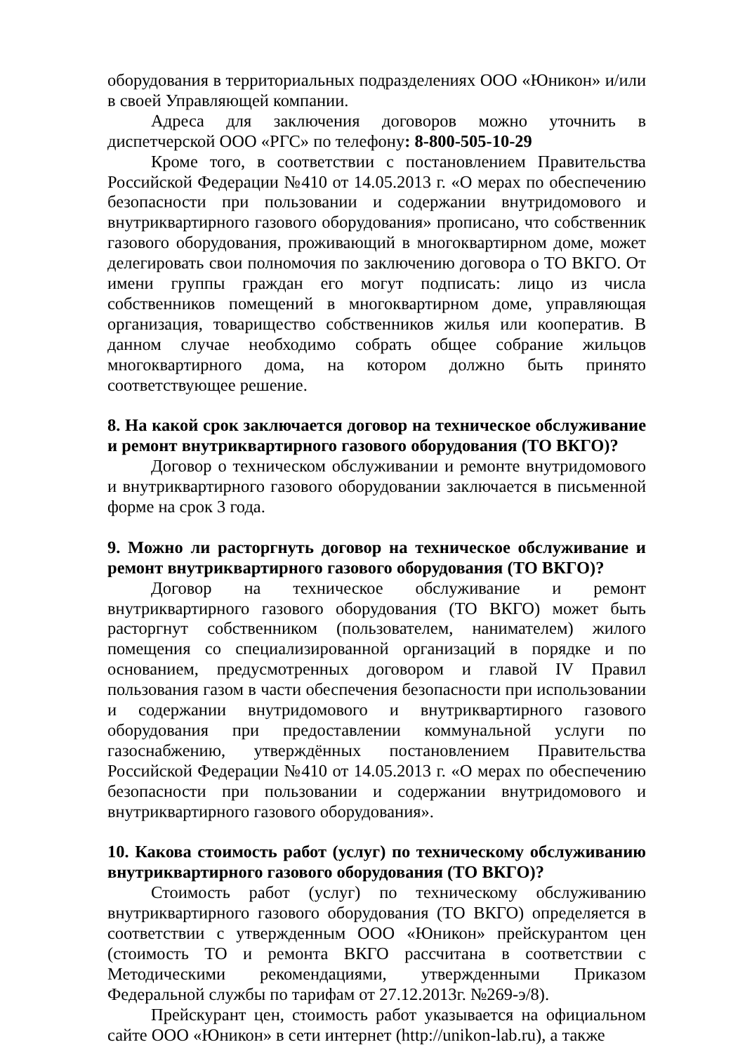оборудования в территориальных подразделениях ООО «Юникон» и/или в своей Управляющей компании.
Адреса для заключения договоров можно уточнить в диспетчерской ООО «РГС» по телефону: 8-800-505-10-29
Кроме того, в соответствии с постановлением Правительства Российской Федерации №410 от 14.05.2013 г. «О мерах по обеспечению безопасности при пользовании и содержании внутридомового и внутриквартирного газового оборудования» прописано, что собственник газового оборудования, проживающий в многоквартирном доме, может делегировать свои полномочия по заключению договора о ТО ВКГО. От имени группы граждан его могут подписать: лицо из числа собственников помещений в многоквартирном доме, управляющая организация, товарищество собственников жилья или кооператив. В данном случае необходимо собрать общее собрание жильцов многоквартирного дома, на котором должно быть принято соответствующее решение.
8. На какой срок заключается договор на техническое обслуживание и ремонт внутриквартирного газового оборудования (ТО ВКГО)?
Договор о техническом обслуживании и ремонте внутридомового и внутриквартирного газового оборудовании заключается в письменной форме на срок 3 года.
9. Можно ли расторгнуть договор на техническое обслуживание и ремонт внутриквартирного газового оборудования (ТО ВКГО)?
Договор на техническое обслуживание и ремонт внутриквартирного газового оборудования (ТО ВКГО) может быть расторгнут собственником (пользователем, нанимателем) жилого помещения со специализированной организаций в порядке и по основанием, предусмотренных договором и главой IV Правил пользования газом в части обеспечения безопасности при использовании и содержании внутридомового и внутриквартирного газового оборудования при предоставлении коммунальной услуги по газоснабжению, утверждённых постановлением Правительства Российской Федерации №410 от 14.05.2013 г. «О мерах по обеспечению безопасности при пользовании и содержании внутридомового и внутриквартирного газового оборудования».
10. Какова стоимость работ (услуг) по техническому обслуживанию внутриквартирного газового оборудования (ТО ВКГО)?
Стоимость работ (услуг) по техническому обслуживанию внутриквартирного газового оборудования (ТО ВКГО) определяется в соответствии с утвержденным ООО «Юникон» прейскурантом цен (стоимость ТО и ремонта ВКГО рассчитана в соответствии с Методическими рекомендациями, утвержденными Приказом Федеральной службы по тарифам от 27.12.2013г. №269-э/8).
Прейскурант цен, стоимость работ указывается на официальном сайте ООО «Юникон» в сети интернет (http://unikon-lab.ru), а также